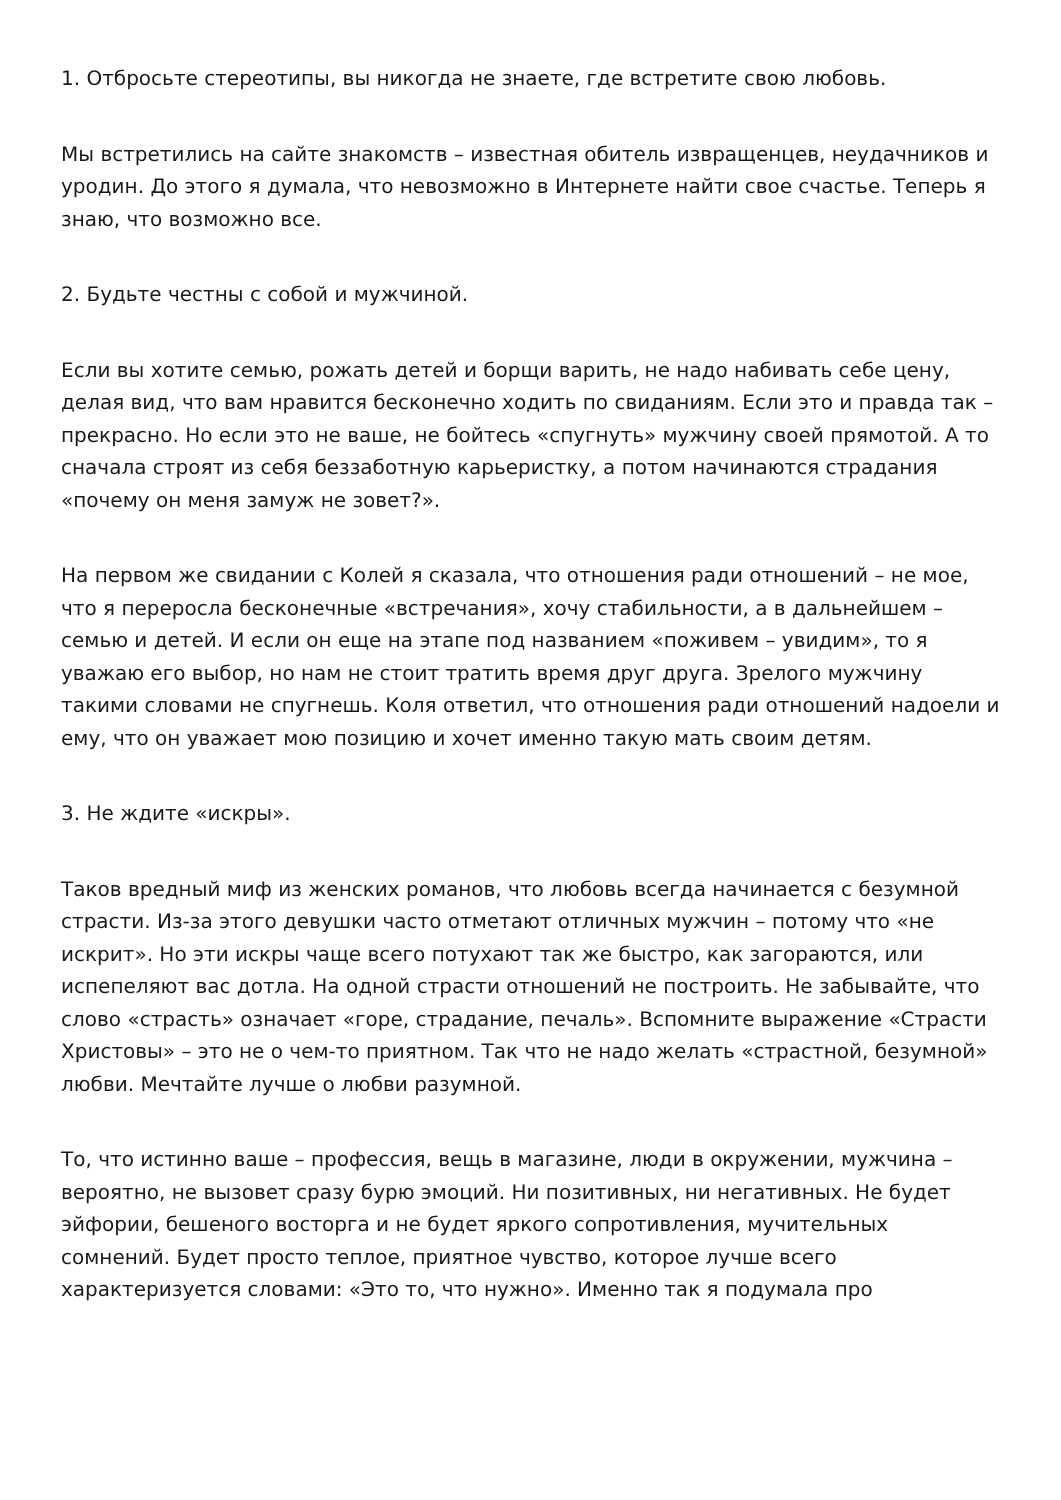1. Отбросьте стереотипы, вы никогда не знаете, где встретите свою любовь.
Мы встретились на сайте знакомств – известная обитель извращенцев, неудачников и уродин. До этого я думала, что невозможно в Интернете найти свое счастье. Теперь я знаю, что возможно все.
2. Будьте честны с собой и мужчиной.
Если вы хотите семью, рожать детей и борщи варить, не надо набивать себе цену, делая вид, что вам нравится бесконечно ходить по свиданиям. Если это и правда так – прекрасно. Но если это не ваше, не бойтесь «спугнуть» мужчину своей прямотой. А то сначала строят из себя беззаботную карьеристку, а потом начинаются страдания «почему он меня замуж не зовет?».
На первом же свидании с Колей я сказала, что отношения ради отношений – не мое, что я переросла бесконечные «встречания», хочу стабильности, а в дальнейшем – семью и детей. И если он еще на этапе под названием «поживем – увидим», то я уважаю его выбор, но нам не стоит тратить время друг друга. Зрелого мужчину такими словами не спугнешь. Коля ответил, что отношения ради отношений надоели и ему, что он уважает мою позицию и хочет именно такую мать своим детям.
3. Не ждите «искры».
Таков вредный миф из женских романов, что любовь всегда начинается с безумной страсти. Из-за этого девушки часто отметают отличных мужчин – потому что «не искрит». Но эти искры чаще всего потухают так же быстро, как загораются, или испепеляют вас дотла. На одной страсти отношений не построить. Не забывайте, что слово «страсть» означает «горе, страдание, печаль». Вспомните выражение «Страсти Христовы» – это не о чем-то приятном. Так что не надо желать «страстной, безумной» любви. Мечтайте лучше о любви разумной.
То, что истинно ваше – профессия, вещь в магазине, люди в окружении, мужчина – вероятно, не вызовет сразу бурю эмоций. Ни позитивных, ни негативных. Не будет эйфории, бешеного восторга и не будет яркого сопротивления, мучительных сомнений. Будет просто теплое, приятное чувство, которое лучше всего характеризуется словами: «Это то, что нужно». Именно так я подумала про